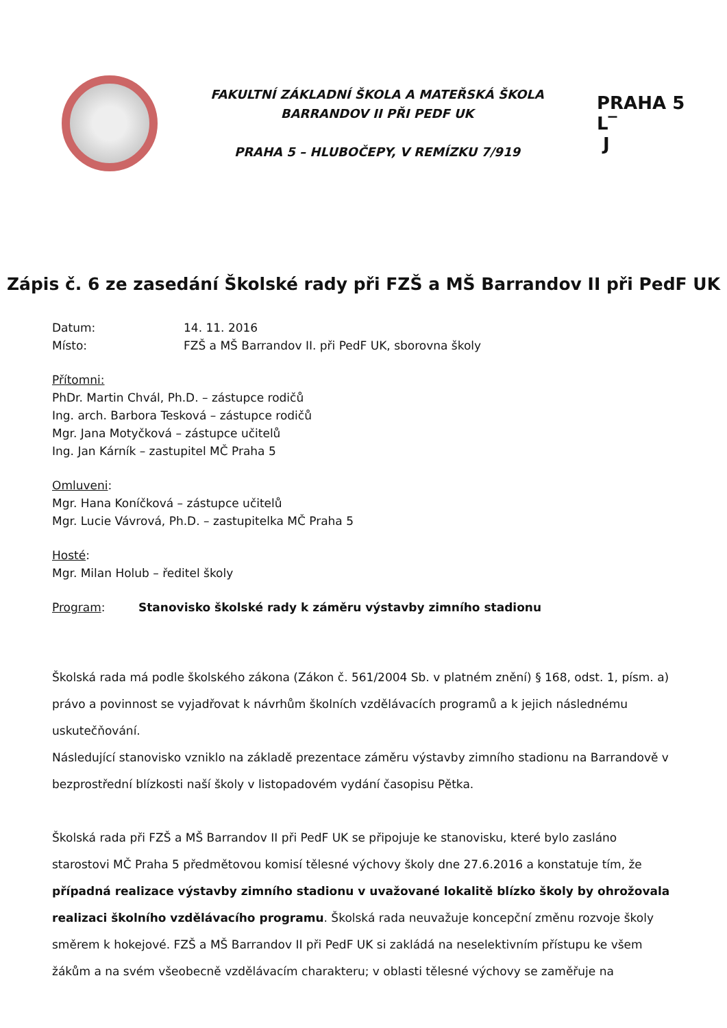FAKULTNÍ ZÁKLADNÍ ŠKOLA A MATEŘSKÁ ŠKOLA
BARRANDOV II PŘI PEDF UK
PRAHA 5 – HLUBOČEPY, V REMÍZKU 7/919
PRAHA 5
L‾
J
Zápis č. 6 ze zasedání Školské rady při FZŠ a MŠ Barrandov II při PedF UK
Datum: 14. 11. 2016
Místo: FZŠ a MŠ Barrandov II. při PedF UK, sborovna školy
Přítomni:
PhDr. Martin Chvál, Ph.D. – zástupce rodičů
Ing. arch. Barbora Tesková – zástupce rodičů
Mgr. Jana Motyčková – zástupce učitelů
Ing. Jan Kárník – zastupitel MČ Praha 5
Omluveni:
Mgr. Hana Koníčková – zástupce učitelů
Mgr. Lucie Vávrová, Ph.D. – zastupitelka MČ Praha 5
Hosté:
Mgr. Milan Holub – ředitel školy
Program: Stanovisko školské rady k záměru výstavby zimního stadionu
Školská rada má podle školského zákona (Zákon č. 561/2004 Sb. v platném znění) § 168, odst. 1, písm. a) právo a povinnost se vyjadřovat k návrhům školních vzdělávacích programů a k jejich následnému uskutečňování.
Následující stanovisko vzniklo na základě prezentace záměru výstavby zimního stadionu na Barrandově v bezprostřední blízkosti naší školy v listopadovém vydání časopisu Pětka.
Školská rada při FZŠ a MŠ Barrandov II při PedF UK se připojuje ke stanovisku, které bylo zasláno starostovi MČ Praha 5 předmětovou komisí tělesné výchovy školy dne 27.6.2016 a konstatuje tím, že případná realizace výstavby zimního stadionu v uvažované lokalitě blízko školy by ohrožovala realizaci školního vzdělávacího programu. Školská rada neuvažuje koncepční změnu rozvoje školy směrem k hokejové. FZŠ a MŠ Barrandov II při PedF UK si zakládá na neselektivním přístupu ke všem žákům a na svém všeobecně vzdělávacím charakteru; v oblasti tělesné výchovy se zaměřuje na